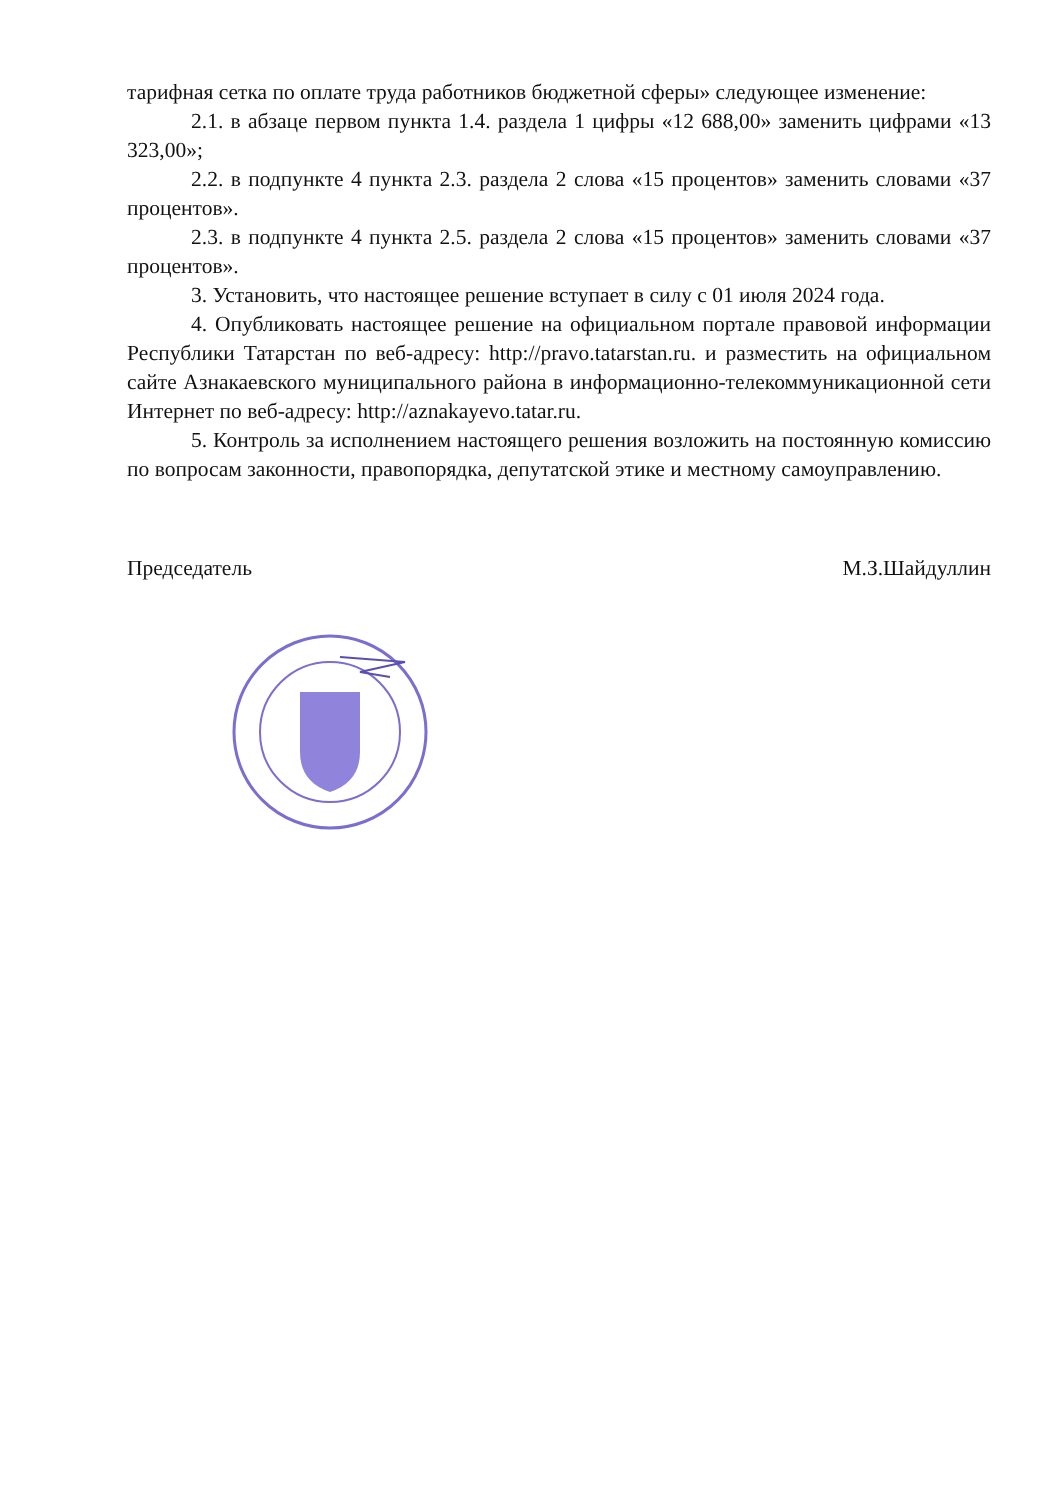тарифная сетка по оплате труда работников бюджетной сферы» следующее изменение:
2.1. в абзаце первом пункта 1.4. раздела 1 цифры «12 688,00» заменить цифрами «13 323,00»;
2.2. в подпункте 4 пункта 2.3. раздела 2 слова «15 процентов» заменить словами «37 процентов».
2.3. в подпункте 4 пункта 2.5. раздела 2 слова «15 процентов» заменить словами «37 процентов».
3. Установить, что настоящее решение вступает в силу с 01 июля 2024 года.
4. Опубликовать настоящее решение на официальном портале правовой информации Республики Татарстан по веб-адресу: http://pravo.tatarstan.ru. и разместить на официальном сайте Азнакаевского муниципального района в информационно-телекоммуникационной сети Интернет по веб-адресу: http://aznakayevo.tatar.ru.
5. Контроль за исполнением настоящего решения возложить на постоянную комиссию по вопросам законности, правопорядка, депутатской этике и местному самоуправлению.
Председатель М.З.Шайдуллин